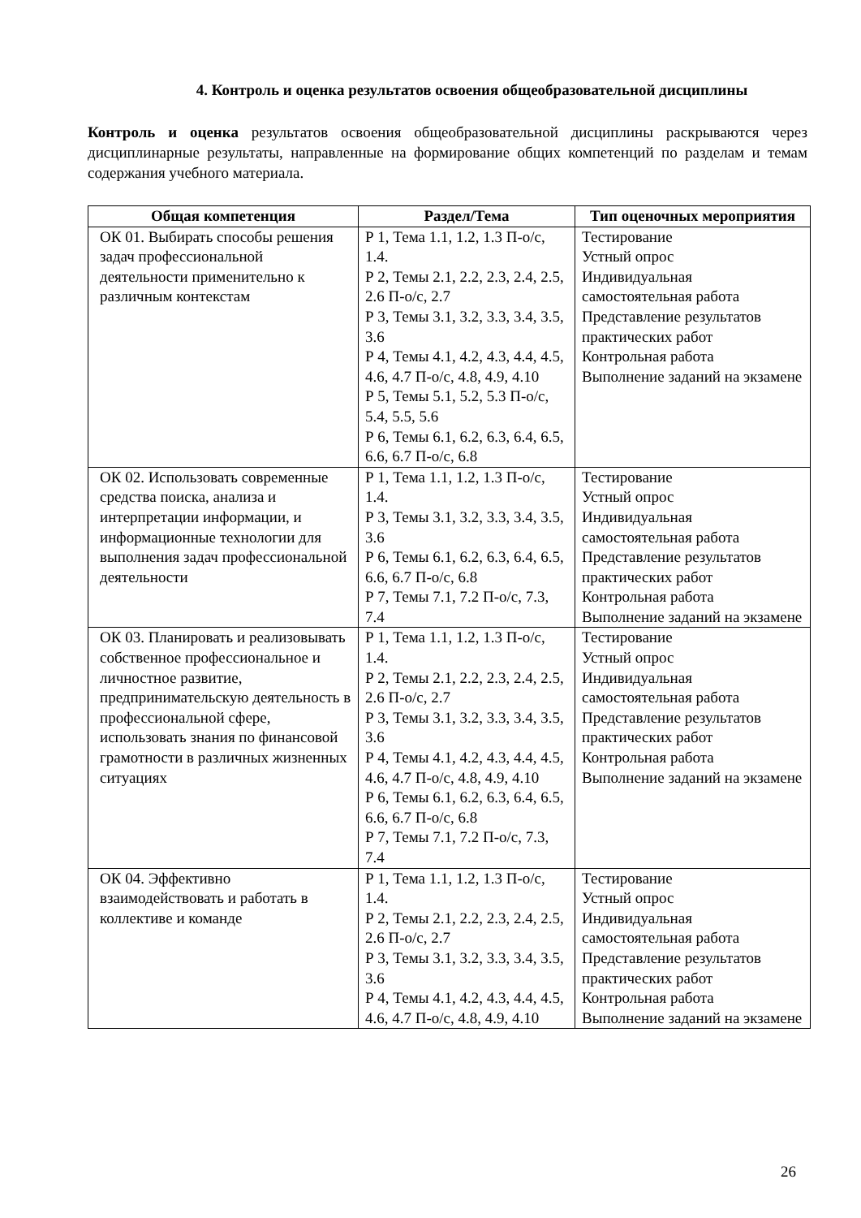4. Контроль и оценка результатов освоения общеобразовательной дисциплины
Контроль и оценка результатов освоения общеобразовательной дисциплины раскрываются через дисциплинарные результаты, направленные на формирование общих компетенций по разделам и темам содержания учебного материала.
| Общая компетенция | Раздел/Тема | Тип оценочных мероприятия |
| --- | --- | --- |
| ОК 01. Выбирать способы решения задач профессиональной деятельности применительно к различным контекстам | Р 1, Тема 1.1, 1.2, 1.3 П-о/с, 1.4. Р 2, Темы 2.1, 2.2, 2.3, 2.4, 2.5, 2.6 П-о/с, 2.7 Р 3, Темы 3.1, 3.2, 3.3, 3.4, 3.5, 3.6 Р 4, Темы 4.1, 4.2, 4.3, 4.4, 4.5, 4.6, 4.7 П-о/с, 4.8, 4.9, 4.10 Р 5, Темы 5.1, 5.2, 5.3 П-о/с, 5.4, 5.5, 5.6 Р 6, Темы 6.1, 6.2, 6.3, 6.4, 6.5, 6.6, 6.7 П-о/с, 6.8 | Тестирование Устный опрос Индивидуальная самостоятельная работа Представление результатов практических работ Контрольная работа Выполнение заданий на экзамене |
| ОК 02. Использовать современные средства поиска, анализа и интерпретации информации, и информационные технологии для выполнения задач профессиональной деятельности | Р 1, Тема 1.1, 1.2, 1.3 П-о/с, 1.4. Р 3, Темы 3.1, 3.2, 3.3, 3.4, 3.5, 3.6 Р 6, Темы 6.1, 6.2, 6.3, 6.4, 6.5, 6.6, 6.7 П-о/с, 6.8 Р 7, Темы 7.1, 7.2 П-о/с, 7.3, 7.4 | Тестирование Устный опрос Индивидуальная самостоятельная работа Представление результатов практических работ Контрольная работа Выполнение заданий на экзамене |
| ОК 03. Планировать и реализовывать собственное профессиональное и личностное развитие, предпринимательскую деятельность в профессиональной сфере, использовать знания по финансовой грамотности в различных жизненных ситуациях | Р 1, Тема 1.1, 1.2, 1.3 П-о/с, 1.4. Р 2, Темы 2.1, 2.2, 2.3, 2.4, 2.5, 2.6 П-о/с, 2.7 Р 3, Темы 3.1, 3.2, 3.3, 3.4, 3.5, 3.6 Р 4, Темы 4.1, 4.2, 4.3, 4.4, 4.5, 4.6, 4.7 П-о/с, 4.8, 4.9, 4.10 Р 6, Темы 6.1, 6.2, 6.3, 6.4, 6.5, 6.6, 6.7 П-о/с, 6.8 Р 7, Темы 7.1, 7.2 П-о/с, 7.3, 7.4 | Тестирование Устный опрос Индивидуальная самостоятельная работа Представление результатов практических работ Контрольная работа Выполнение заданий на экзамене |
| ОК 04. Эффективно взаимодействовать и работать в коллективе и команде | Р 1, Тема 1.1, 1.2, 1.3 П-о/с, 1.4. Р 2, Темы 2.1, 2.2, 2.3, 2.4, 2.5, 2.6 П-о/с, 2.7 Р 3, Темы 3.1, 3.2, 3.3, 3.4, 3.5, 3.6 Р 4, Темы 4.1, 4.2, 4.3, 4.4, 4.5, 4.6, 4.7 П-о/с, 4.8, 4.9, 4.10 | Тестирование Устный опрос Индивидуальная самостоятельная работа Представление результатов практических работ Контрольная работа Выполнение заданий на экзамене |
26